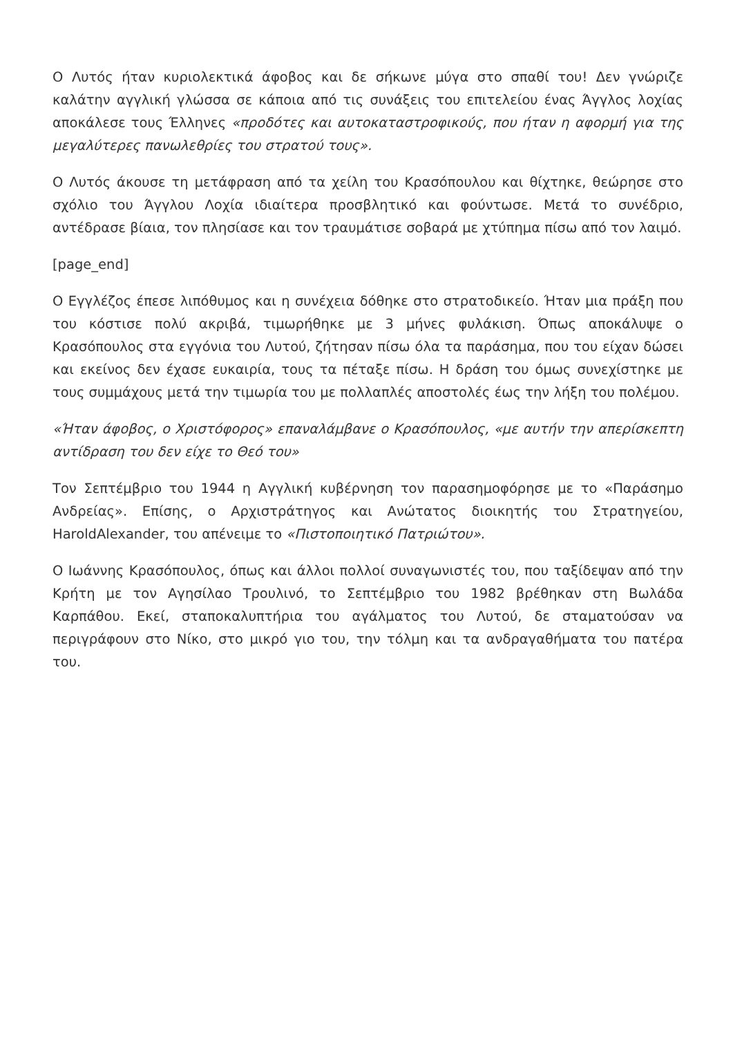Ο Λυτός ήταν κυριολεκτικά άφοβος και δε σήκωνε μύγα στο σπαθί του! Δεν γνώριζε καλάτην αγγλική γλώσσα σε κάποια από τις συνάξεις του επιτελείου ένας Άγγλος λοχίας αποκάλεσε τους Έλληνες «προδότες και αυτοκαταστροφικούς, που ήταν η αφορμή για της μεγαλύτερες πανωλεθρίες του στρατού τους».
Ο Λυτός άκουσε τη μετάφραση από τα χείλη του Κρασόπουλου και θίχτηκε, θεώρησε στο σχόλιο του Άγγλου Λοχία ιδιαίτερα προσβλητικό και φούντωσε. Μετά το συνέδριο, αντέδρασε βίαια, τον πλησίασε και τον τραυμάτισε σοβαρά με χτύπημα πίσω από τον λαιμό.
[page_end]
Ο Εγγλέζος έπεσε λιπόθυμος και η συνέχεια δόθηκε στο στρατοδικείο. Ήταν μια πράξη που του κόστισε πολύ ακριβά, τιμωρήθηκε με 3 μήνες φυλάκιση. Όπως αποκάλυψε ο Κρασόπουλος στα εγγόνια του Λυτού, ζήτησαν πίσω όλα τα παράσημα, που του είχαν δώσει και εκείνος δεν έχασε ευκαιρία, τους τα πέταξε πίσω. Η δράση του όμως συνεχίστηκε με τους συμμάχους μετά την τιμωρία του με πολλαπλές αποστολές έως την λήξη του πολέμου.
«Ήταν άφοβος, ο Χριστόφορος» επαναλάμβανε ο Κρασόπουλος, «με αυτήν την απερίσκεπτη αντίδραση του δεν είχε το Θεό του»
Τον Σεπτέμβριο του 1944 η Αγγλική κυβέρνηση τον παρασημοφόρησε με το «Παράσημο Ανδρείας». Επίσης, ο Αρχιστράτηγος και Ανώτατος διοικητής του Στρατηγείου, HaroldAlexander, του απένειμε το «Πιστοποιητικό Πατριώτου».
Ο Ιωάννης Κρασόπουλος, όπως και άλλοι πολλοί συναγωνιστές του, που ταξίδεψαν από την Κρήτη με τον Αγησίλαο Τρουλινό, το Σεπτέμβριο του 1982 βρέθηκαν στη Βωλάδα Καρπάθου. Εκεί, σταποκαλυπτήρια του αγάλματος του Λυτού, δε σταματούσαν να περιγράφουν στο Νίκο, στο μικρό γιο του, την τόλμη και τα ανδραγαθήματα του πατέρα του.